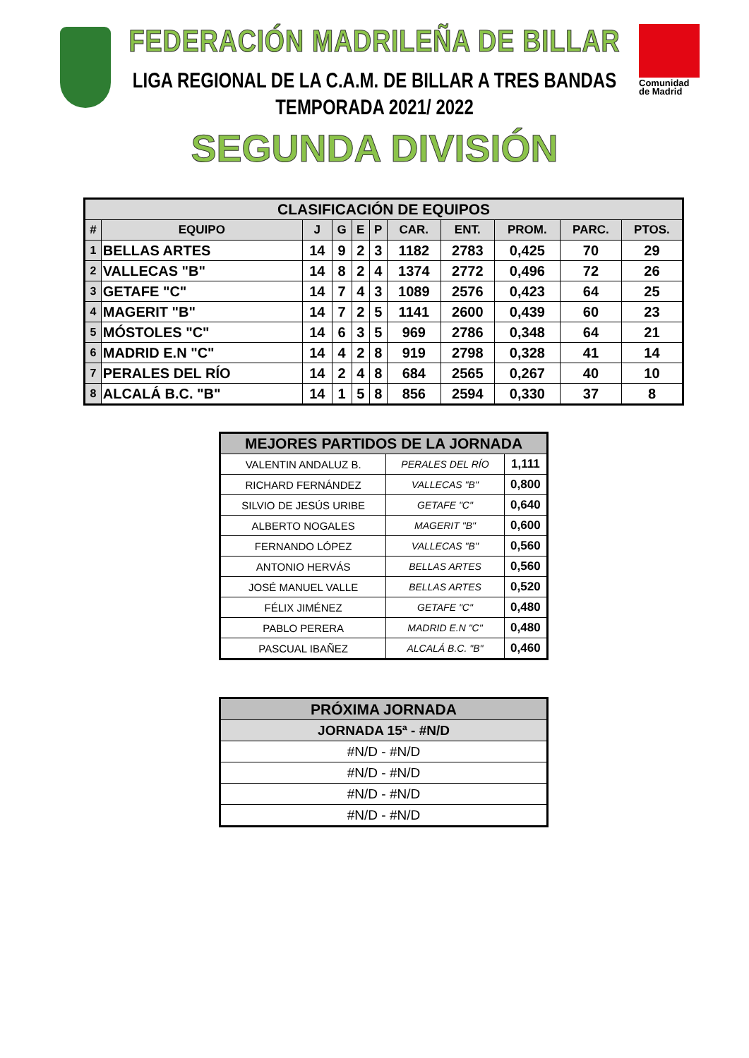Comunidad
de Madrid
FEDERACIÓN MADRILEÑA DE BILLAR
LIGA REGIONAL DE LA C.A.M. DE BILLAR A TRES BANDAS
TEMPORADA 2021/ 2022
SEGUNDA DIVISIÓN
| CLASIFICACIÓN DE EQUIPOS | | | | | | | | | | |
| --- | --- | --- | --- | --- | --- | --- | --- | --- | --- | --- |
| # | EQUIPO | J | G | E | P | CAR. | ENT. | PROM. | PARC. | PTOS. |
| 1 | BELLAS ARTES | 14 | 9 | 2 | 3 | 1182 | 2783 | 0,425 | 70 | 29 |
| 2 | VALLECAS "B" | 14 | 8 | 2 | 4 | 1374 | 2772 | 0,496 | 72 | 26 |
| 3 | GETAFE "C" | 14 | 7 | 4 | 3 | 1089 | 2576 | 0,423 | 64 | 25 |
| 4 | MAGERIT "B" | 14 | 7 | 2 | 5 | 1141 | 2600 | 0,439 | 60 | 23 |
| 5 | MÓSTOLES "C" | 14 | 6 | 3 | 5 | 969 | 2786 | 0,348 | 64 | 21 |
| 6 | MADRID E.N "C" | 14 | 4 | 2 | 8 | 919 | 2798 | 0,328 | 41 | 14 |
| 7 | PERALES DEL RÍO | 14 | 2 | 4 | 8 | 684 | 2565 | 0,267 | 40 | 10 |
| 8 | ALCALÁ B.C. "B" | 14 | 1 | 5 | 8 | 856 | 2594 | 0,330 | 37 | 8 |
| MEJORES PARTIDOS DE LA JORNADA | | |
| --- | --- | --- |
| VALENTIN ANDALUZ B. | PERALES DEL RÍO | 1,111 |
| RICHARD FERNÁNDEZ | VALLECAS "B" | 0,800 |
| SILVIO DE JESÚS URIBE | GETAFE "C" | 0,640 |
| ALBERTO NOGALES | MAGERIT "B" | 0,600 |
| FERNANDO LÓPEZ | VALLECAS "B" | 0,560 |
| ANTONIO HERVÁS | BELLAS ARTES | 0,560 |
| JOSÉ MANUEL VALLE | BELLAS ARTES | 0,520 |
| FÉLIX JIMÉNEZ | GETAFE "C" | 0,480 |
| PABLO PERERA | MADRID E.N "C" | 0,480 |
| PASCUAL IBAÑEZ | ALCALÁ B.C. "B" | 0,460 |
| PRÓXIMA JORNADA |
| --- |
| JORNADA 15ª - #N/D |
| #N/D - #N/D |
| #N/D - #N/D |
| #N/D - #N/D |
| #N/D - #N/D |